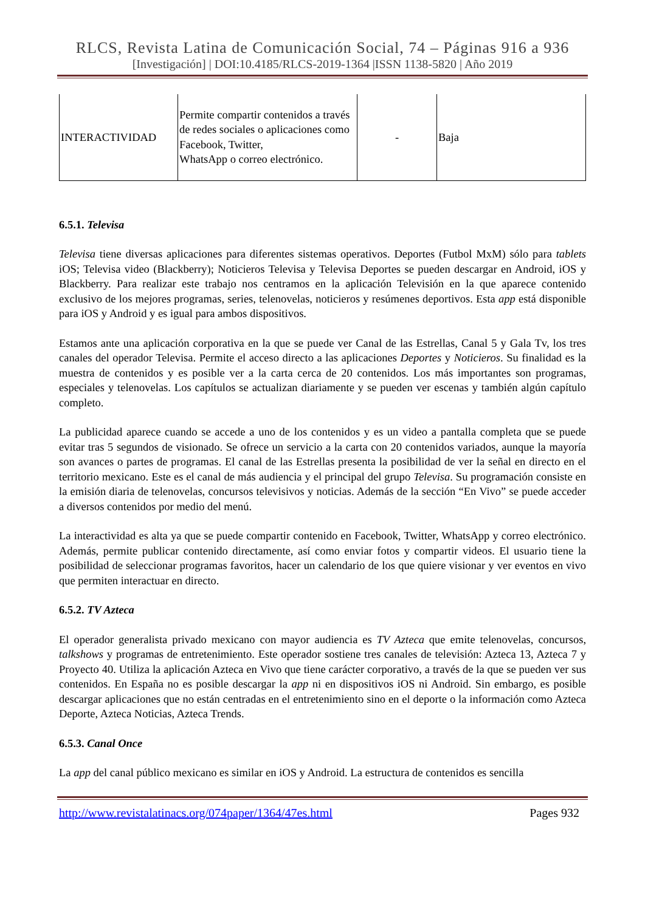RLCS, Revista Latina de Comunicación Social, 74 – Páginas 916 a 936
[Investigación] | DOI:10.4185/RLCS-2019-1364 |ISSN 1138-5820 | Año 2019
| INTERACTIVIDAD | Permite compartir contenidos a través de redes sociales o aplicaciones como Facebook, Twitter, WhatsApp o correo electrónico. | - | Baja |
6.5.1. Televisa
Televisa tiene diversas aplicaciones para diferentes sistemas operativos. Deportes (Futbol MxM) sólo para tablets iOS; Televisa video (Blackberry); Noticieros Televisa y Televisa Deportes se pueden descargar en Android, iOS y Blackberry. Para realizar este trabajo nos centramos en la aplicación Televisión en la que aparece contenido exclusivo de los mejores programas, series, telenovelas, noticieros y resúmenes deportivos. Esta app está disponible para iOS y Android y es igual para ambos dispositivos.
Estamos ante una aplicación corporativa en la que se puede ver Canal de las Estrellas, Canal 5 y Gala Tv, los tres canales del operador Televisa. Permite el acceso directo a las aplicaciones Deportes y Noticieros. Su finalidad es la muestra de contenidos y es posible ver a la carta cerca de 20 contenidos. Los más importantes son programas, especiales y telenovelas. Los capítulos se actualizan diariamente y se pueden ver escenas y también algún capítulo completo.
La publicidad aparece cuando se accede a uno de los contenidos y es un video a pantalla completa que se puede evitar tras 5 segundos de visionado. Se ofrece un servicio a la carta con 20 contenidos variados, aunque la mayoría son avances o partes de programas. El canal de las Estrellas presenta la posibilidad de ver la señal en directo en el territorio mexicano. Este es el canal de más audiencia y el principal del grupo Televisa. Su programación consiste en la emisión diaria de telenovelas, concursos televisivos y noticias. Además de la sección “En Vivo” se puede acceder a diversos contenidos por medio del menú.
La interactividad es alta ya que se puede compartir contenido en Facebook, Twitter, WhatsApp y correo electrónico. Además, permite publicar contenido directamente, así como enviar fotos y compartir videos. El usuario tiene la posibilidad de seleccionar programas favoritos, hacer un calendario de los que quiere visionar y ver eventos en vivo que permiten interactuar en directo.
6.5.2. TV Azteca
El operador generalista privado mexicano con mayor audiencia es TV Azteca que emite telenovelas, concursos, talkshows y programas de entretenimiento. Este operador sostiene tres canales de televisión: Azteca 13, Azteca 7 y Proyecto 40. Utiliza la aplicación Azteca en Vivo que tiene carácter corporativo, a través de la que se pueden ver sus contenidos. En España no es posible descargar la app ni en dispositivos iOS ni Android. Sin embargo, es posible descargar aplicaciones que no están centradas en el entretenimiento sino en el deporte o la información como Azteca Deporte, Azteca Noticias, Azteca Trends.
6.5.3. Canal Once
La app del canal público mexicano es similar en iOS y Android. La estructura de contenidos es sencilla
http://www.revistalatinacs.org/074paper/1364/47es.html Pages 932